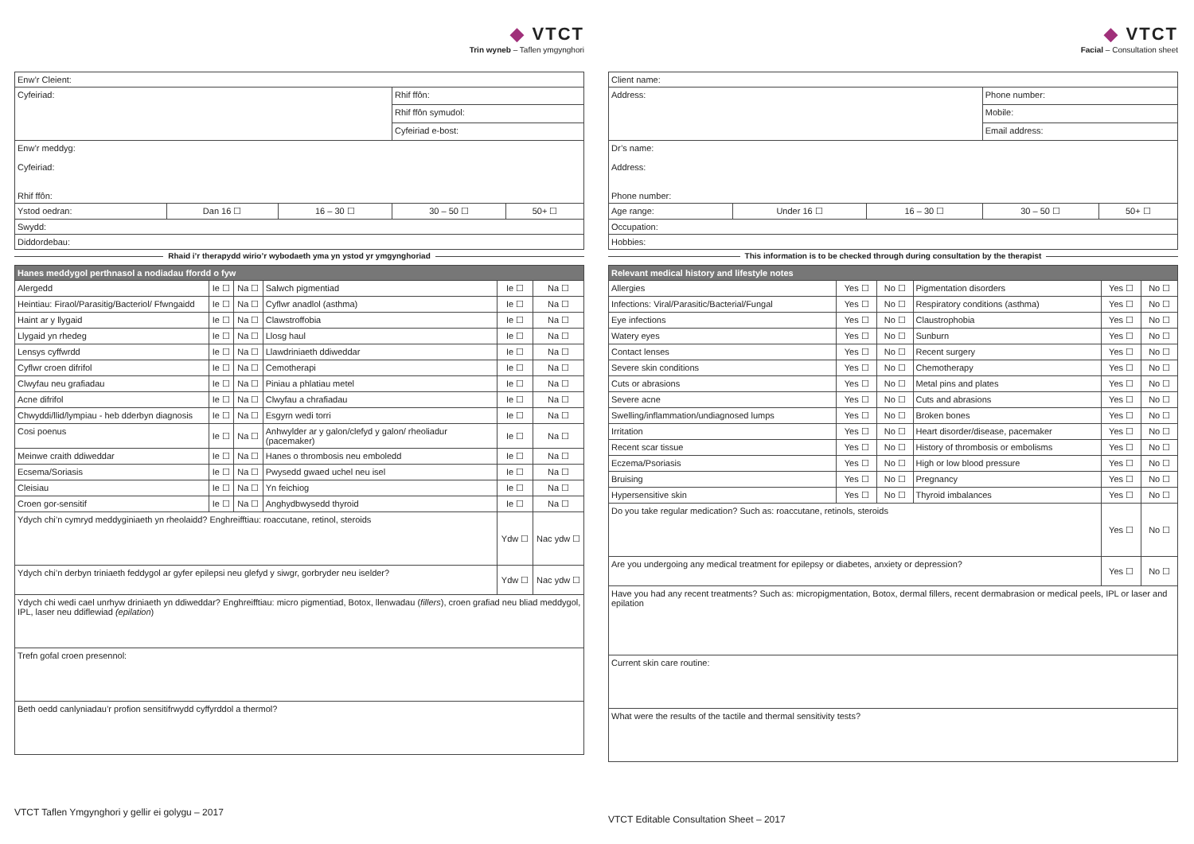◆ VTCT
Trin wyneb – Taflen ymgynghori
| Enw’r Cleient: | | | | |
| Cyfeiriad: | | | Rhif ffôn: | |
| | | | Rhif ffôn symudol: | |
| | | | Cyfeiriad e-bost: | |
| Enw’r meddyg: Cyfeiriad: Rhif ffôn: | | | | |
| Ystod oedran: | Dan 16 ☐ | 16 – 30 ☐ | 30 – 50 ☐ | 50+ ☐ |
| Swydd: | | | | |
| Diddordebau: | | | | |
Rhaid i’r therapydd wirio’r wybodaeth yma yn ystod yr ymgynghoriad
| Hanes meddygol perthnasol a nodiadau ffordd o fyw | | | | | |
| --- | --- | --- | --- | --- | --- |
| Alergedd | Ie ☐ | Na ☐ | Salwch pigmentiad | Ie ☐ | Na ☐ |
| Heintiau: Firaol/Parasitig/Bacteriol/ Ffwngaidd | Ie ☐ | Na ☐ | Cyflwr anadlol (asthma) | Ie ☐ | Na ☐ |
| Haint ar y llygaid | Ie ☐ | Na ☐ | Clawstroffobia | Ie ☐ | Na ☐ |
| Llygaid yn rhedeg | Ie ☐ | Na ☐ | Llosg haul | Ie ☐ | Na ☐ |
| Lensys cyffwrdd | Ie ☐ | Na ☐ | Llawdriniaeth ddiweddar | Ie ☐ | Na ☐ |
| Cyflwr croen difrifol | Ie ☐ | Na ☐ | Cemotherapi | Ie ☐ | Na ☐ |
| Clwyfau neu grafiadau | Ie ☐ | Na ☐ | Piniau a phlatiau metel | Ie ☐ | Na ☐ |
| Acne difrifol | Ie ☐ | Na ☐ | Clwyfau a chrafiadau | Ie ☐ | Na ☐ |
| Chwyddi/llid/lympiau - heb dderbyn diagnosis | Ie ☐ | Na ☐ | Esgyrn wedi torri | Ie ☐ | Na ☐ |
| Cosi poenus | Ie ☐ | Na ☐ | Anhwylder ar y galon/clefyd y galon/ rheoliadur (pacemaker) | Ie ☐ | Na ☐ |
| Meinwe craith ddiweddar | Ie ☐ | Na ☐ | Hanes o thrombosis neu emboledd | Ie ☐ | Na ☐ |
| Ecsema/Soriasis | Ie ☐ | Na ☐ | Pwysedd gwaed uchel neu isel | Ie ☐ | Na ☐ |
| Cleisiau | Ie ☐ | Na ☐ | Yn feichiog | Ie ☐ | Na ☐ |
| Croen gor-sensitif | Ie ☐ | Na ☐ | Anghydbwysedd thyroid | Ie ☐ | Na ☐ |
| Ydych chi’n cymryd meddyginiaeth yn rheolaidd? Enghreifftiau: roaccutane, retinol, steroids | | | | Ydw ☐ | Nac ydw ☐ |
| Ydych chi’n derbyn triniaeth feddygol ar gyfer epilepsi neu glefyd y siwgr, gorbryder neu iselder? | | | | Ydw ☐ | Nac ydw ☐ |
| Ydych chi wedi cael unrhyw driniaeth yn ddiweddar? Enghreifftiau: micro pigmentiad, Botox, llenwadau ( fillers ), croen grafiad neu bliad meddygol, IPL, laser neu ddiflewiad (epilation ) | | | | | |
| Trefn gofal croen presennol: | | | | | |
| Beth oedd canlyniadau’r profion sensitifrwydd cyffyrddol a thermol? | | | | | |
VTCT Taflen Ymgynghori y gellir ei golygu – 2017
◆ VTCT
Facial – Consultation sheet
| Client name: | | | | |
| Address: | | | Phone number: | |
| | | | Mobile: | |
| | | | Email address: | |
| Dr’s name: Address: Phone number: | | | | |
| Age range: | Under 16 ☐ | 16 – 30 ☐ | 30 – 50 ☐ | 50+ ☐ |
| Occupation: | | | | |
| Hobbies: | | | | |
This information is to be checked through during consultation by the therapist
| Relevant medical history and lifestyle notes | | | | | |
| --- | --- | --- | --- | --- | --- |
| Allergies | Yes ☐ | No ☐ | Pigmentation disorders | Yes ☐ | No ☐ |
| Infections: Viral/Parasitic/Bacterial/Fungal | Yes ☐ | No ☐ | Respiratory conditions (asthma) | Yes ☐ | No ☐ |
| Eye infections | Yes ☐ | No ☐ | Claustrophobia | Yes ☐ | No ☐ |
| Watery eyes | Yes ☐ | No ☐ | Sunburn | Yes ☐ | No ☐ |
| Contact lenses | Yes ☐ | No ☐ | Recent surgery | Yes ☐ | No ☐ |
| Severe skin conditions | Yes ☐ | No ☐ | Chemotherapy | Yes ☐ | No ☐ |
| Cuts or abrasions | Yes ☐ | No ☐ | Metal pins and plates | Yes ☐ | No ☐ |
| Severe acne | Yes ☐ | No ☐ | Cuts and abrasions | Yes ☐ | No ☐ |
| Swelling/inflammation/undiagnosed lumps | Yes ☐ | No ☐ | Broken bones | Yes ☐ | No ☐ |
| Irritation | Yes ☐ | No ☐ | Heart disorder/disease, pacemaker | Yes ☐ | No ☐ |
| Recent scar tissue | Yes ☐ | No ☐ | History of thrombosis or embolisms | Yes ☐ | No ☐ |
| Eczema/Psoriasis | Yes ☐ | No ☐ | High or low blood pressure | Yes ☐ | No ☐ |
| Bruising | Yes ☐ | No ☐ | Pregnancy | Yes ☐ | No ☐ |
| Hypersensitive skin | Yes ☐ | No ☐ | Thyroid imbalances | Yes ☐ | No ☐ |
| Do you take regular medication? Such as: roaccutane, retinols, steroids | | | | Yes ☐ | No ☐ |
| Are you undergoing any medical treatment for epilepsy or diabetes, anxiety or depression? | | | | Yes ☐ | No ☐ |
| Have you had any recent treatments? Such as: micropigmentation, Botox, dermal fillers, recent dermabrasion or medical peels, IPL or laser and epilation | | | | | |
| Current skin care routine: | | | | | |
| What were the results of the tactile and thermal sensitivity tests? | | | | | |
VTCT Editable Consultation Sheet – 2017